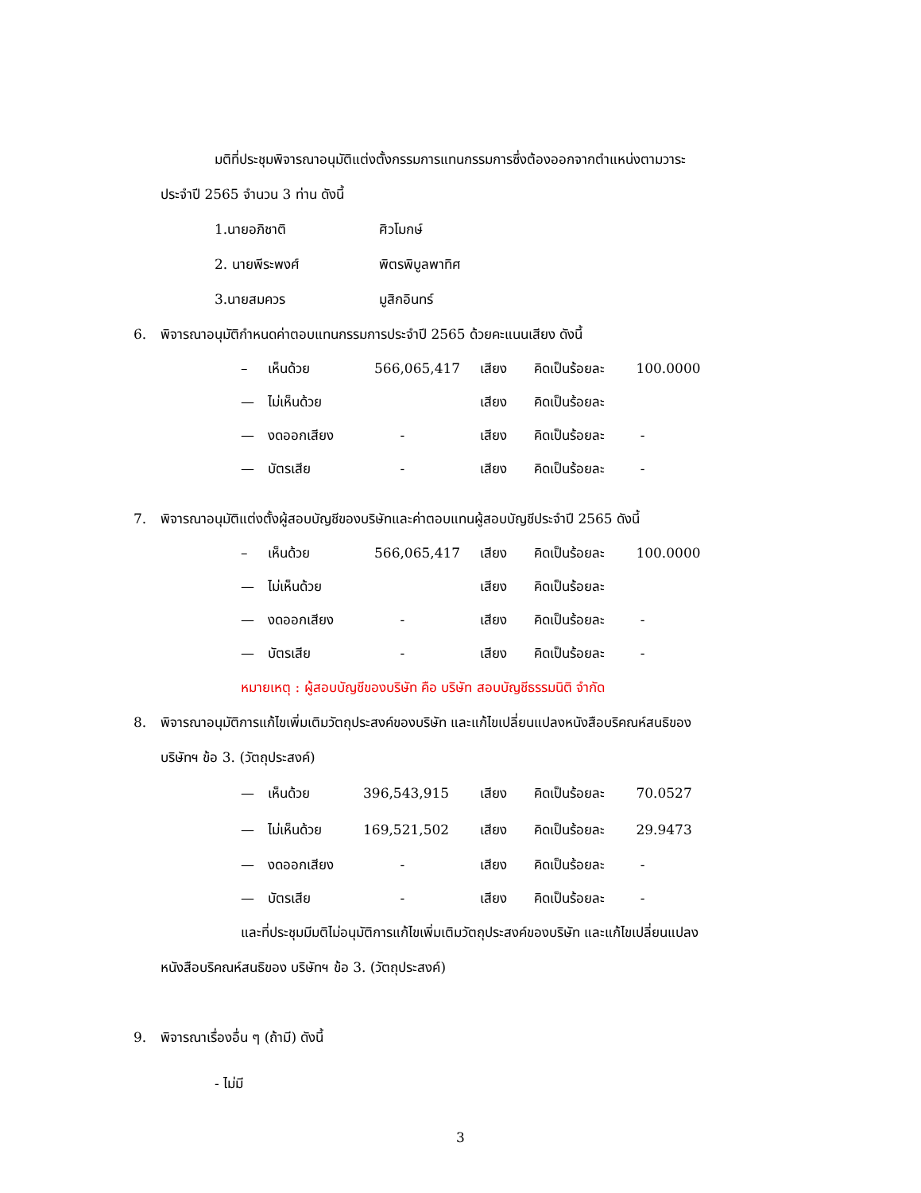มติที่ประชุมพิจารณาอนุมัติแต่งตั้งกรรมการแทนกรรมการซึ่งต้องออกจากตำแหน่งตามวาระ
ประจำปี 2565 จำนวน 3 ท่าน ดังนี้
1.นายอภิชาติ ศิวโมกษ์
2. นายพีระพงศ์ พิตรพิบูลพาทิศ
3.นายสมควร มูสิกอินทร์
6. พิจารณาอนุมัติกำหนดค่าตอบแทนกรรมการประจำปี 2565 ด้วยคะแนนเสียง ดังนี้
– เห็นด้วย 566,065,417 เสียง คิดเป็นร้อยละ 100.0000
— ไม่เห็นด้วย เสียง คิดเป็นร้อยละ
— งดออกเสียง - เสียง คิดเป็นร้อยละ -
— บัตรเสีย - เสียง คิดเป็นร้อยละ -
7. พิจารณาอนุมัติแต่งตั้งผู้สอบบัญชีของบริษัทและค่าตอบแทนผู้สอบบัญชีประจำปี 2565 ดังนี้
– เห็นด้วย 566,065,417 เสียง คิดเป็นร้อยละ 100.0000
— ไม่เห็นด้วย เสียง คิดเป็นร้อยละ
— งดออกเสียง - เสียง คิดเป็นร้อยละ -
— บัตรเสีย - เสียง คิดเป็นร้อยละ -
หมายเหตุ : ผู้สอบบัญชีของบริษัท คือ บริษัท สอบบัญชีธรรมนิติ จำกัด
8. พิจารณาอนุมัติการแก้ไขเพิ่มเติมวัตถุประสงค์ของบริษัท และแก้ไขเปลี่ยนแปลงหนังสือบริคณห์สนธิของ
บริษัทฯ ข้อ 3. (วัตถุประสงค์)
— เห็นด้วย 396,543,915 เสียง คิดเป็นร้อยละ 70.0527
— ไม่เห็นด้วย 169,521,502 เสียง คิดเป็นร้อยละ 29.9473
— งดออกเสียง - เสียง คิดเป็นร้อยละ -
— บัตรเสีย - เสียง คิดเป็นร้อยละ -
และที่ประชุมมีมติไม่อนุมัติการแก้ไขเพิ่มเติมวัตถุประสงค์ของบริษัท และแก้ไขเปลี่ยนแปลง
หนังสือบริคณห์สนธิของ บริษัทฯ ข้อ 3. (วัตถุประสงค์)
9. พิจารณาเรื่องอื่น ๆ (ถ้ามี) ดังนี้
- ไม่มี
3